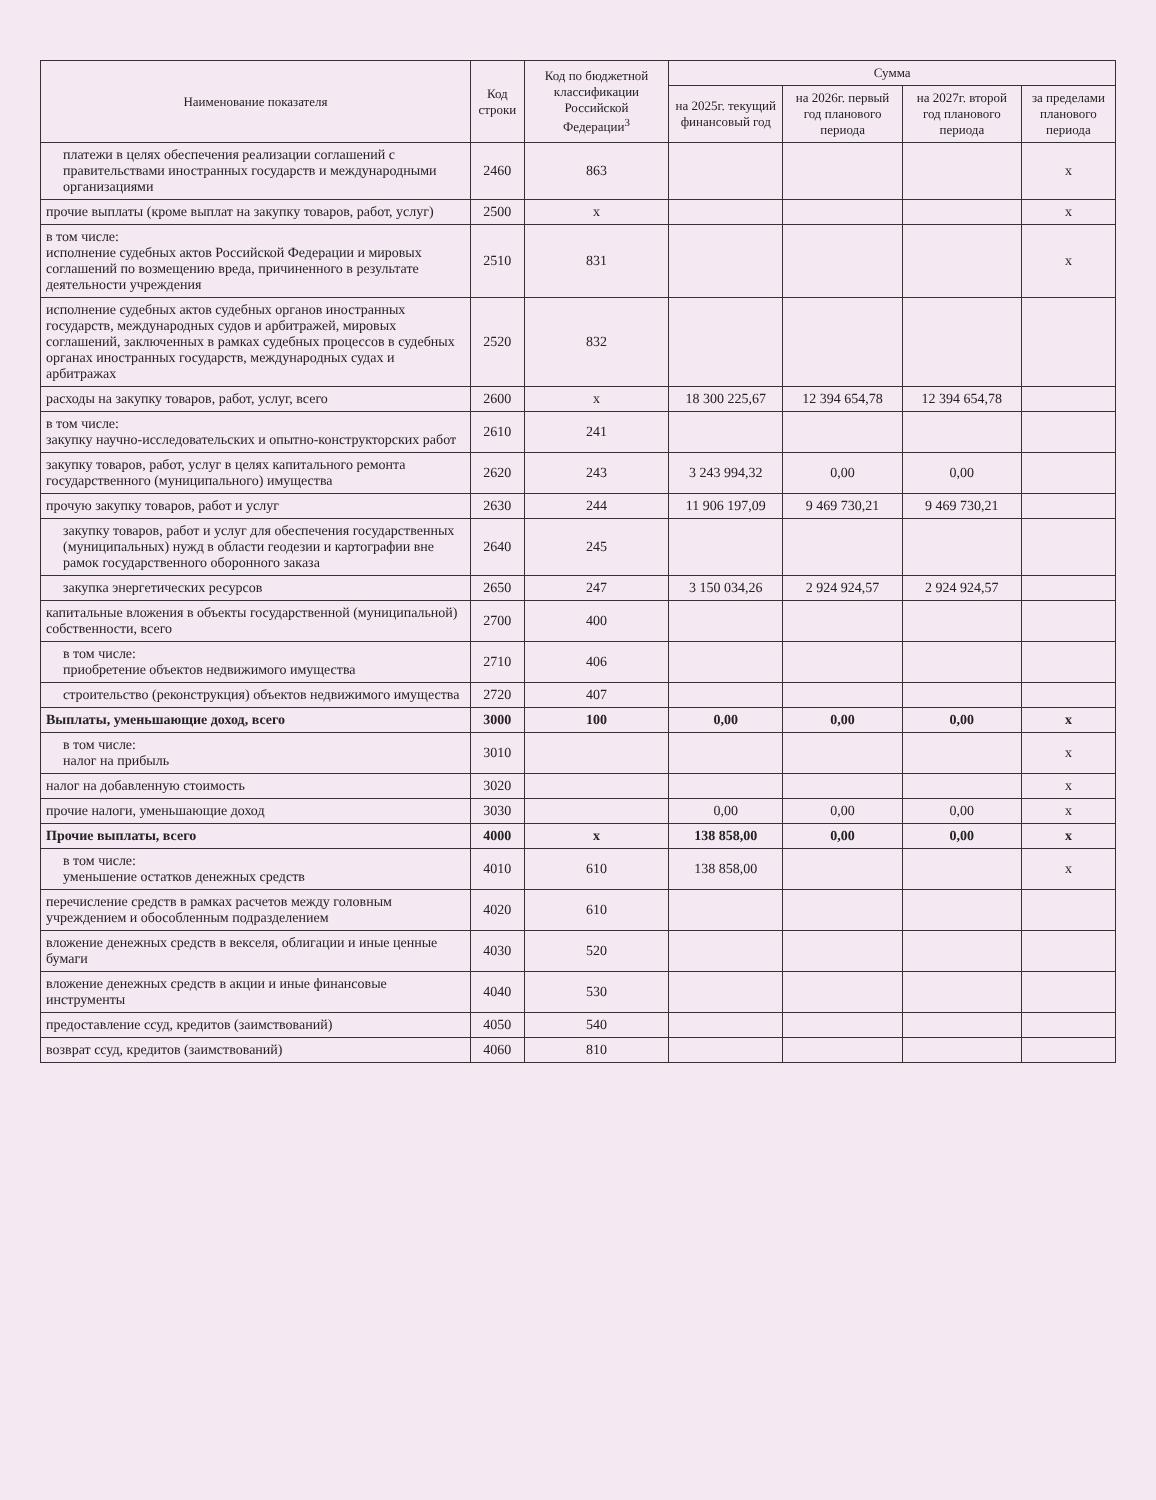| Наименование показателя | Код строки | Код по бюджетной классификации Российской Федерации<sup>3</sup> | Сумма | | | |
| --- | --- | --- | --- | --- | --- | --- |
| | | | на 2025г. текущий финансовый год | на 2026г. первый год планового периода | на 2027г. второй год планового периода | за пределами планового периода |
| платежи в целях обеспечения реализации соглашений с правительствами иностранных государств и международными организациями | 2460 | 863 | | | | x |
| прочие выплаты (кроме выплат на закупку товаров, работ, услуг) | 2500 | x | | | | x |
| в том числе: исполнение судебных актов Российской Федерации и мировых соглашений по возмещению вреда, причиненного в результате деятельности учреждения | 2510 | 831 | | | | x |
| исполнение судебных актов судебных органов иностранных государств, международных судов и арбитражей, мировых соглашений, заключенных в рамках судебных процессов в судебных органах иностранных государств, международных судах и арбитражах | 2520 | 832 | | | | |
| расходы на закупку товаров, работ, услуг, всего | 2600 | x | 18 300 225,67 | 12 394 654,78 | 12 394 654,78 | |
| в том числе: закупку научно-исследовательских и опытно-конструкторских работ | 2610 | 241 | | | | |
| закупку товаров, работ, услуг в целях капитального ремонта государственного (муниципального) имущества | 2620 | 243 | 3 243 994,32 | 0,00 | 0,00 | |
| прочую закупку товаров, работ и услуг | 2630 | 244 | 11 906 197,09 | 9 469 730,21 | 9 469 730,21 | |
| закупку товаров, работ и услуг для обеспечения государственных (муниципальных) нужд в области геодезии и картографии вне рамок государственного оборонного заказа | 2640 | 245 | | | | |
| закупка энергетических ресурсов | 2650 | 247 | 3 150 034,26 | 2 924 924,57 | 2 924 924,57 | |
| капитальные вложения в объекты государственной (муниципальной) собственности, всего | 2700 | 400 | | | | |
| в том числе: приобретение объектов недвижимого имущества | 2710 | 406 | | | | |
| строительство (реконструкция) объектов недвижимого имущества | 2720 | 407 | | | | |
| Выплаты, уменьшающие доход, всего | 3000 | 100 | 0,00 | 0,00 | 0,00 | x |
| в том числе: налог на прибыль | 3010 | | | | | x |
| налог на добавленную стоимость | 3020 | | | | | x |
| прочие налоги, уменьшающие доход | 3030 | | 0,00 | 0,00 | 0,00 | x |
| Прочие выплаты, всего | 4000 | x | 138 858,00 | 0,00 | 0,00 | x |
| в том числе: уменьшение остатков денежных средств | 4010 | 610 | 138 858,00 | | | x |
| перечисление средств в рамках расчетов между головным учреждением и обособленным подразделением | 4020 | 610 | | | | |
| вложение денежных средств в векселя, облигации и иные ценные бумаги | 4030 | 520 | | | | |
| вложение денежных средств в акции и иные финансовые инструменты | 4040 | 530 | | | | |
| предоставление ссуд, кредитов (заимствований) | 4050 | 540 | | | | |
| возврат ссуд, кредитов (заимствований) | 4060 | 810 | | | | |